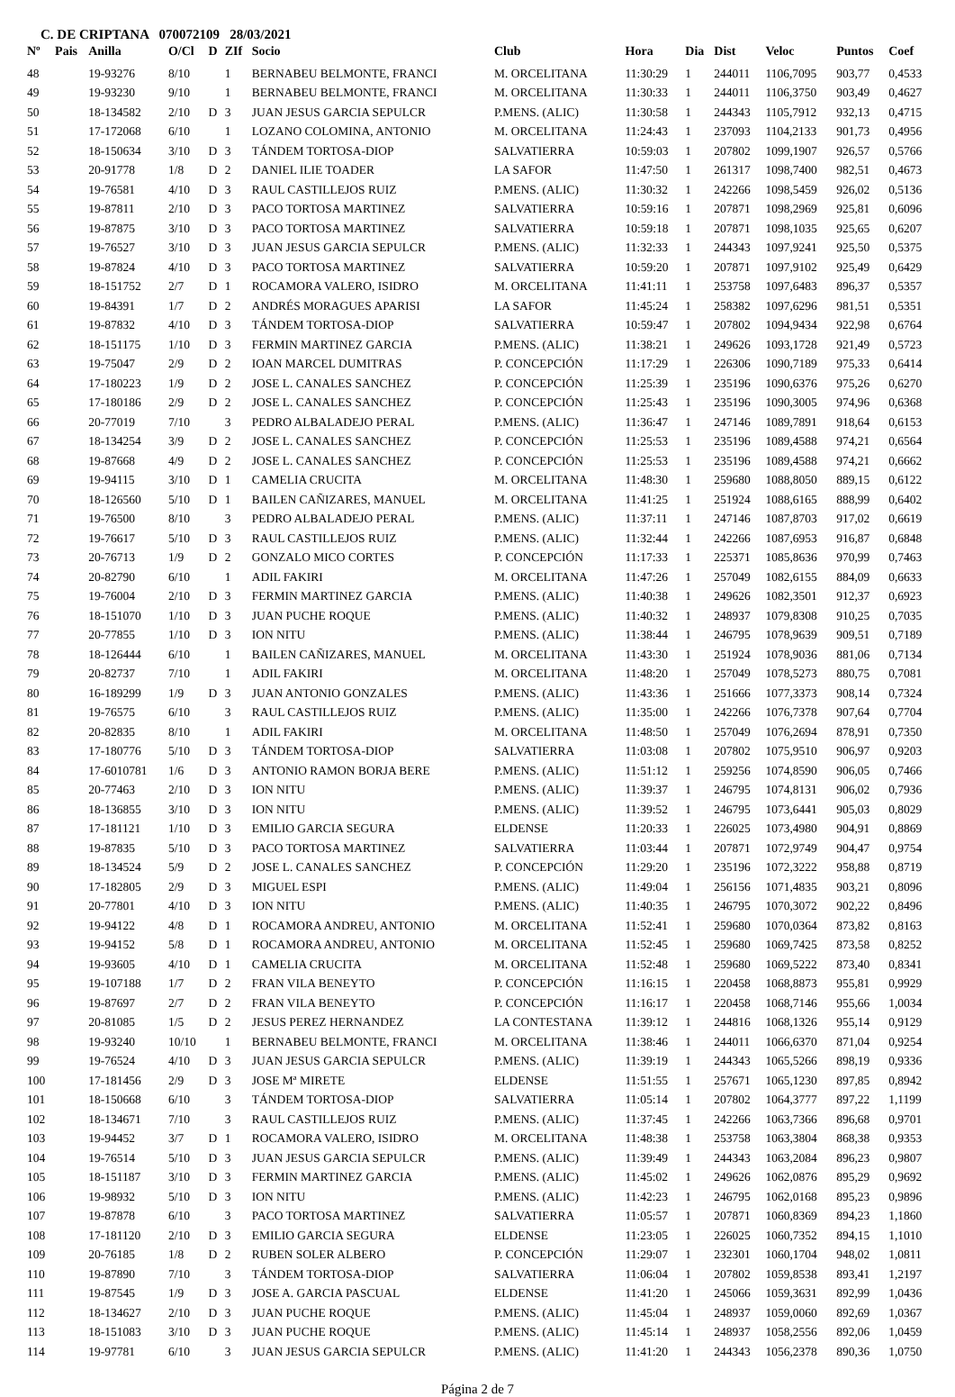C. DE CRIPTANA 070072109 28/03/2021
| Nº | Pais | Anilla | O/Cl | D | ZIf | Socio | Club | Hora | Dia | Dist | Veloc | Puntos | Coef |
| --- | --- | --- | --- | --- | --- | --- | --- | --- | --- | --- | --- | --- | --- |
| 48 | | 19-93276 | 8/10 | | 1 | BERNABEU BELMONTE, FRANCI | M. ORCELITANA | 11:30:29 | 1 | 244011 | 1106,7095 | 903,77 | 0,4533 |
| 49 | | 19-93230 | 9/10 | | 1 | BERNABEU BELMONTE, FRANCI | M. ORCELITANA | 11:30:33 | 1 | 244011 | 1106,3750 | 903,49 | 0,4627 |
| 50 | | 18-134582 | 2/10 | D | 3 | JUAN JESUS GARCIA SEPULCR | P.MENS. (ALIC) | 11:30:58 | 1 | 244343 | 1105,7912 | 932,13 | 0,4715 |
| 51 | | 17-172068 | 6/10 | | 1 | LOZANO COLOMINA, ANTONIO | M. ORCELITANA | 11:24:43 | 1 | 237093 | 1104,2133 | 901,73 | 0,4956 |
| 52 | | 18-150634 | 3/10 | D | 3 | TÁNDEM TORTOSA-DIOP | SALVATIERRA | 10:59:03 | 1 | 207802 | 1099,1907 | 926,57 | 0,5766 |
| 53 | | 20-91778 | 1/8 | D | 2 | DANIEL ILIE TOADER | LA SAFOR | 11:47:50 | 1 | 261317 | 1098,7400 | 982,51 | 0,4673 |
| 54 | | 19-76581 | 4/10 | D | 3 | RAUL CASTILLEJOS RUIZ | P.MENS. (ALIC) | 11:30:32 | 1 | 242266 | 1098,5459 | 926,02 | 0,5136 |
| 55 | | 19-87811 | 2/10 | D | 3 | PACO TORTOSA MARTINEZ | SALVATIERRA | 10:59:16 | 1 | 207871 | 1098,2969 | 925,81 | 0,6096 |
| 56 | | 19-87875 | 3/10 | D | 3 | PACO TORTOSA MARTINEZ | SALVATIERRA | 10:59:18 | 1 | 207871 | 1098,1035 | 925,65 | 0,6207 |
| 57 | | 19-76527 | 3/10 | D | 3 | JUAN JESUS GARCIA SEPULCR | P.MENS. (ALIC) | 11:32:33 | 1 | 244343 | 1097,9241 | 925,50 | 0,5375 |
| 58 | | 19-87824 | 4/10 | D | 3 | PACO TORTOSA MARTINEZ | SALVATIERRA | 10:59:20 | 1 | 207871 | 1097,9102 | 925,49 | 0,6429 |
| 59 | | 18-151752 | 2/7 | D | 1 | ROCAMORA VALERO, ISIDRO | M. ORCELITANA | 11:41:11 | 1 | 253758 | 1097,6483 | 896,37 | 0,5357 |
| 60 | | 19-84391 | 1/7 | D | 2 | ANDRÉS MORAGUES APARISI | LA SAFOR | 11:45:24 | 1 | 258382 | 1097,6296 | 981,51 | 0,5351 |
| 61 | | 19-87832 | 4/10 | D | 3 | TÁNDEM TORTOSA-DIOP | SALVATIERRA | 10:59:47 | 1 | 207802 | 1094,9434 | 922,98 | 0,6764 |
| 62 | | 18-151175 | 1/10 | D | 3 | FERMIN MARTINEZ GARCIA | P.MENS. (ALIC) | 11:38:21 | 1 | 249626 | 1093,1728 | 921,49 | 0,5723 |
| 63 | | 19-75047 | 2/9 | D | 2 | IOAN MARCEL DUMITRAS | P. CONCEPCIÓN | 11:17:29 | 1 | 226306 | 1090,7189 | 975,33 | 0,6414 |
| 64 | | 17-180223 | 1/9 | D | 2 | JOSE L. CANALES SANCHEZ | P. CONCEPCIÓN | 11:25:39 | 1 | 235196 | 1090,6376 | 975,26 | 0,6270 |
| 65 | | 17-180186 | 2/9 | D | 2 | JOSE L. CANALES SANCHEZ | P. CONCEPCIÓN | 11:25:43 | 1 | 235196 | 1090,3005 | 974,96 | 0,6368 |
| 66 | | 20-77019 | 7/10 | | 3 | PEDRO ALBALADEJO PERAL | P.MENS. (ALIC) | 11:36:47 | 1 | 247146 | 1089,7891 | 918,64 | 0,6153 |
| 67 | | 18-134254 | 3/9 | D | 2 | JOSE L. CANALES SANCHEZ | P. CONCEPCIÓN | 11:25:53 | 1 | 235196 | 1089,4588 | 974,21 | 0,6564 |
| 68 | | 19-87668 | 4/9 | D | 2 | JOSE L. CANALES SANCHEZ | P. CONCEPCIÓN | 11:25:53 | 1 | 235196 | 1089,4588 | 974,21 | 0,6662 |
| 69 | | 19-94115 | 3/10 | D | 1 | CAMELIA CRUCITA | M. ORCELITANA | 11:48:30 | 1 | 259680 | 1088,8050 | 889,15 | 0,6122 |
| 70 | | 18-126560 | 5/10 | D | 1 | BAILEN CAÑIZARES, MANUEL | M. ORCELITANA | 11:41:25 | 1 | 251924 | 1088,6165 | 888,99 | 0,6402 |
| 71 | | 19-76500 | 8/10 | | 3 | PEDRO ALBALADEJO PERAL | P.MENS. (ALIC) | 11:37:11 | 1 | 247146 | 1087,8703 | 917,02 | 0,6619 |
| 72 | | 19-76617 | 5/10 | D | 3 | RAUL CASTILLEJOS RUIZ | P.MENS. (ALIC) | 11:32:44 | 1 | 242266 | 1087,6953 | 916,87 | 0,6848 |
| 73 | | 20-76713 | 1/9 | D | 2 | GONZALO MICO CORTES | P. CONCEPCIÓN | 11:17:33 | 1 | 225371 | 1085,8636 | 970,99 | 0,7463 |
| 74 | | 20-82790 | 6/10 | | 1 | ADIL FAKIRI | M. ORCELITANA | 11:47:26 | 1 | 257049 | 1082,6155 | 884,09 | 0,6633 |
| 75 | | 19-76004 | 2/10 | D | 3 | FERMIN MARTINEZ GARCIA | P.MENS. (ALIC) | 11:40:38 | 1 | 249626 | 1082,3501 | 912,37 | 0,6923 |
| 76 | | 18-151070 | 1/10 | D | 3 | JUAN PUCHE ROQUE | P.MENS. (ALIC) | 11:40:32 | 1 | 248937 | 1079,8308 | 910,25 | 0,7035 |
| 77 | | 20-77855 | 1/10 | D | 3 | ION NITU | P.MENS. (ALIC) | 11:38:44 | 1 | 246795 | 1078,9639 | 909,51 | 0,7189 |
| 78 | | 18-126444 | 6/10 | | 1 | BAILEN CAÑIZARES, MANUEL | M. ORCELITANA | 11:43:30 | 1 | 251924 | 1078,9036 | 881,06 | 0,7134 |
| 79 | | 20-82737 | 7/10 | | 1 | ADIL FAKIRI | M. ORCELITANA | 11:48:20 | 1 | 257049 | 1078,5273 | 880,75 | 0,7081 |
| 80 | | 16-189299 | 1/9 | D | 3 | JUAN ANTONIO GONZALES | P.MENS. (ALIC) | 11:43:36 | 1 | 251666 | 1077,3373 | 908,14 | 0,7324 |
| 81 | | 19-76575 | 6/10 | | 3 | RAUL CASTILLEJOS RUIZ | P.MENS. (ALIC) | 11:35:00 | 1 | 242266 | 1076,7378 | 907,64 | 0,7704 |
| 82 | | 20-82835 | 8/10 | | 1 | ADIL FAKIRI | M. ORCELITANA | 11:48:50 | 1 | 257049 | 1076,2694 | 878,91 | 0,7350 |
| 83 | | 17-180776 | 5/10 | D | 3 | TÁNDEM TORTOSA-DIOP | SALVATIERRA | 11:03:08 | 1 | 207802 | 1075,9510 | 906,97 | 0,9203 |
| 84 | | 17-6010781 | 1/6 | D | 3 | ANTONIO RAMON BORJA BERE | P.MENS. (ALIC) | 11:51:12 | 1 | 259256 | 1074,8590 | 906,05 | 0,7466 |
| 85 | | 20-77463 | 2/10 | D | 3 | ION NITU | P.MENS. (ALIC) | 11:39:37 | 1 | 246795 | 1074,8131 | 906,02 | 0,7936 |
| 86 | | 18-136855 | 3/10 | D | 3 | ION NITU | P.MENS. (ALIC) | 11:39:52 | 1 | 246795 | 1073,6441 | 905,03 | 0,8029 |
| 87 | | 17-181121 | 1/10 | D | 3 | EMILIO GARCIA SEGURA | ELDENSE | 11:20:33 | 1 | 226025 | 1073,4980 | 904,91 | 0,8869 |
| 88 | | 19-87835 | 5/10 | D | 3 | PACO TORTOSA MARTINEZ | SALVATIERRA | 11:03:44 | 1 | 207871 | 1072,9749 | 904,47 | 0,9754 |
| 89 | | 18-134524 | 5/9 | D | 2 | JOSE L. CANALES SANCHEZ | P. CONCEPCIÓN | 11:29:20 | 1 | 235196 | 1072,3222 | 958,88 | 0,8719 |
| 90 | | 17-182805 | 2/9 | D | 3 | MIGUEL ESPI | P.MENS. (ALIC) | 11:49:04 | 1 | 256156 | 1071,4835 | 903,21 | 0,8096 |
| 91 | | 20-77801 | 4/10 | D | 3 | ION NITU | P.MENS. (ALIC) | 11:40:35 | 1 | 246795 | 1070,3072 | 902,22 | 0,8496 |
| 92 | | 19-94122 | 4/8 | D | 1 | ROCAMORA ANDREU, ANTONIO | M. ORCELITANA | 11:52:41 | 1 | 259680 | 1070,0364 | 873,82 | 0,8163 |
| 93 | | 19-94152 | 5/8 | D | 1 | ROCAMORA ANDREU, ANTONIO | M. ORCELITANA | 11:52:45 | 1 | 259680 | 1069,7425 | 873,58 | 0,8252 |
| 94 | | 19-93605 | 4/10 | D | 1 | CAMELIA CRUCITA | M. ORCELITANA | 11:52:48 | 1 | 259680 | 1069,5222 | 873,40 | 0,8341 |
| 95 | | 19-107188 | 1/7 | D | 2 | FRAN VILA BENEYTO | P. CONCEPCIÓN | 11:16:15 | 1 | 220458 | 1068,8873 | 955,81 | 0,9929 |
| 96 | | 19-87697 | 2/7 | D | 2 | FRAN VILA BENEYTO | P. CONCEPCIÓN | 11:16:17 | 1 | 220458 | 1068,7146 | 955,66 | 1,0034 |
| 97 | | 20-81085 | 1/5 | D | 2 | JESUS PEREZ HERNANDEZ | LA CONTESTANA | 11:39:12 | 1 | 244816 | 1068,1326 | 955,14 | 0,9129 |
| 98 | | 19-93240 | 10/10 | | 1 | BERNABEU BELMONTE, FRANCI | M. ORCELITANA | 11:38:46 | 1 | 244011 | 1066,6370 | 871,04 | 0,9254 |
| 99 | | 19-76524 | 4/10 | D | 3 | JUAN JESUS GARCIA SEPULCR | P.MENS. (ALIC) | 11:39:19 | 1 | 244343 | 1065,5266 | 898,19 | 0,9336 |
| 100 | | 17-181456 | 2/9 | D | 3 | JOSE Mª MIRETE | ELDENSE | 11:51:55 | 1 | 257671 | 1065,1230 | 897,85 | 0,8942 |
| 101 | | 18-150668 | 6/10 | | 3 | TÁNDEM TORTOSA-DIOP | SALVATIERRA | 11:05:14 | 1 | 207802 | 1064,3777 | 897,22 | 1,1199 |
| 102 | | 18-134671 | 7/10 | | 3 | RAUL CASTILLEJOS RUIZ | P.MENS. (ALIC) | 11:37:45 | 1 | 242266 | 1063,7366 | 896,68 | 0,9701 |
| 103 | | 19-94452 | 3/7 | D | 1 | ROCAMORA VALERO, ISIDRO | M. ORCELITANA | 11:48:38 | 1 | 253758 | 1063,3804 | 868,38 | 0,9353 |
| 104 | | 19-76514 | 5/10 | D | 3 | JUAN JESUS GARCIA SEPULCR | P.MENS. (ALIC) | 11:39:49 | 1 | 244343 | 1063,2084 | 896,23 | 0,9807 |
| 105 | | 18-151187 | 3/10 | D | 3 | FERMIN MARTINEZ GARCIA | P.MENS. (ALIC) | 11:45:02 | 1 | 249626 | 1062,0876 | 895,29 | 0,9692 |
| 106 | | 19-98932 | 5/10 | D | 3 | ION NITU | P.MENS. (ALIC) | 11:42:23 | 1 | 246795 | 1062,0168 | 895,23 | 0,9896 |
| 107 | | 19-87878 | 6/10 | | 3 | PACO TORTOSA MARTINEZ | SALVATIERRA | 11:05:57 | 1 | 207871 | 1060,8369 | 894,23 | 1,1860 |
| 108 | | 17-181120 | 2/10 | D | 3 | EMILIO GARCIA SEGURA | ELDENSE | 11:23:05 | 1 | 226025 | 1060,7352 | 894,15 | 1,1010 |
| 109 | | 20-76185 | 1/8 | D | 2 | RUBEN SOLER ALBERO | P. CONCEPCIÓN | 11:29:07 | 1 | 232301 | 1060,1704 | 948,02 | 1,0811 |
| 110 | | 19-87890 | 7/10 | | 3 | TÁNDEM TORTOSA-DIOP | SALVATIERRA | 11:06:04 | 1 | 207802 | 1059,8538 | 893,41 | 1,2197 |
| 111 | | 19-87545 | 1/9 | D | 3 | JOSE A. GARCIA PASCUAL | ELDENSE | 11:41:20 | 1 | 245066 | 1059,3631 | 892,99 | 1,0436 |
| 112 | | 18-134627 | 2/10 | D | 3 | JUAN PUCHE ROQUE | P.MENS. (ALIC) | 11:45:04 | 1 | 248937 | 1059,0060 | 892,69 | 1,0367 |
| 113 | | 18-151083 | 3/10 | D | 3 | JUAN PUCHE ROQUE | P.MENS. (ALIC) | 11:45:14 | 1 | 248937 | 1058,2556 | 892,06 | 1,0459 |
| 114 | | 19-97781 | 6/10 | | 3 | JUAN JESUS GARCIA SEPULCR | P.MENS. (ALIC) | 11:41:20 | 1 | 244343 | 1056,2378 | 890,36 | 1,0750 |
Página 2 de 7